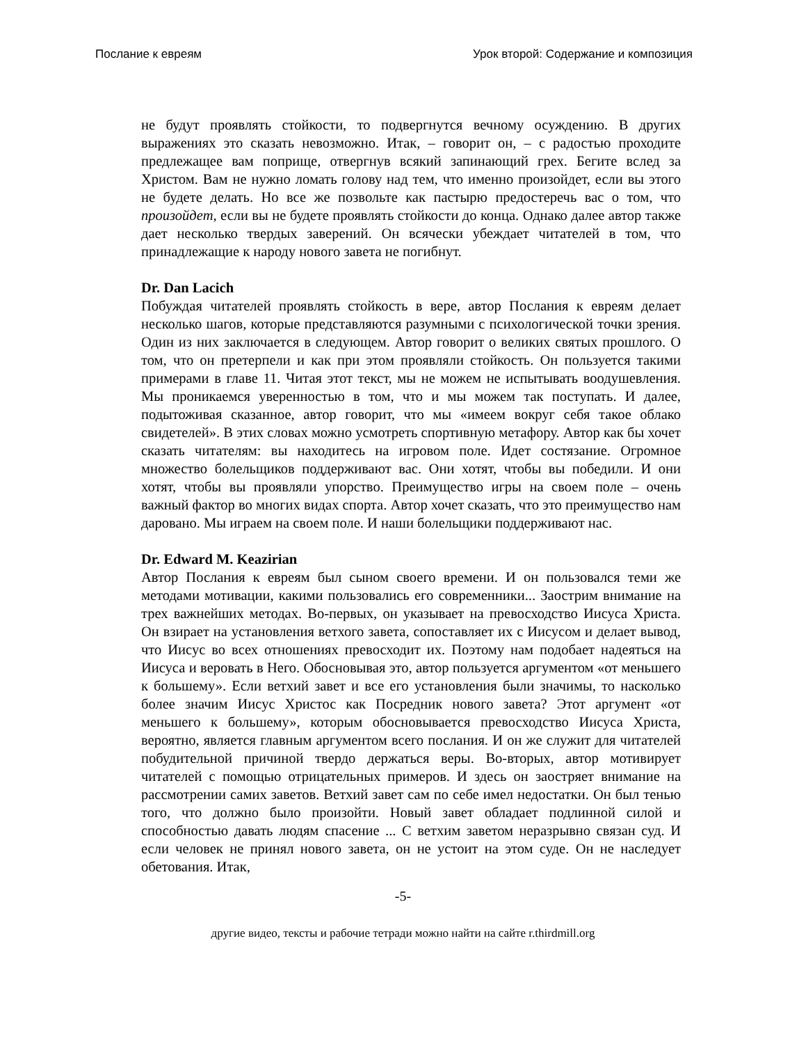Послание к евреям Урок второй: Содержание и композиция
не будут проявлять стойкости, то подвергнутся вечному осуждению. В других выражениях это сказать невозможно. Итак, – говорит он, – с радостью проходите предлежащее вам поприще, отвергнув всякий запинающий грех. Бегите вслед за Христом. Вам не нужно ломать голову над тем, что именно произойдет, если вы этого не будете делать. Но все же позвольте как пастырю предостеречь вас о том, что произойдет, если вы не будете проявлять стойкости до конца. Однако далее автор также дает несколько твердых заверений. Он всячески убеждает читателей в том, что принадлежащие к народу нового завета не погибнут.
Dr. Dan Lacich
Побуждая читателей проявлять стойкость в вере, автор Послания к евреям делает несколько шагов, которые представляются разумными с психологической точки зрения. Один из них заключается в следующем. Автор говорит о великих святых прошлого. О том, что он претерпели и как при этом проявляли стойкость. Он пользуется такими примерами в главе 11. Читая этот текст, мы не можем не испытывать воодушевления. Мы проникаемся уверенностью в том, что и мы можем так поступать. И далее, подытоживая сказанное, автор говорит, что мы «имеем вокруг себя такое облако свидетелей». В этих словах можно усмотреть спортивную метафору. Автор как бы хочет сказать читателям: вы находитесь на игровом поле. Идет состязание. Огромное множество болельщиков поддерживают вас. Они хотят, чтобы вы победили. И они хотят, чтобы вы проявляли упорство. Преимущество игры на своем поле – очень важный фактор во многих видах спорта. Автор хочет сказать, что это преимущество нам даровано. Мы играем на своем поле. И наши болельщики поддерживают нас.
Dr. Edward M. Keazirian
Автор Послания к евреям был сыном своего времени. И он пользовался теми же методами мотивации, какими пользовались его современники... Заострим внимание на трех важнейших методах. Во-первых, он указывает на превосходство Иисуса Христа. Он взирает на установления ветхого завета, сопоставляет их с Иисусом и делает вывод, что Иисус во всех отношениях превосходит их. Поэтому нам подобает надеяться на Иисуса и веровать в Него. Обосновывая это, автор пользуется аргументом «от меньшего к большему». Если ветхий завет и все его установления были значимы, то насколько более значим Иисус Христос как Посредник нового завета? Этот аргумент «от меньшего к большему», которым обосновывается превосходство Иисуса Христа, вероятно, является главным аргументом всего послания. И он же служит для читателей побудительной причиной твердо держаться веры. Во-вторых, автор мотивирует читателей с помощью отрицательных примеров. И здесь он заостряет внимание на рассмотрении самих заветов. Ветхий завет сам по себе имел недостатки. Он был тенью того, что должно было произойти. Новый завет обладает подлинной силой и способностью давать людям спасение ... С ветхим заветом неразрывно связан суд. И если человек не принял нового завета, он не устоит на этом суде. Он не наследует обетования. Итак,
-5-
другие видео, тексты и рабочие тетради можно найти на сайте r.thirdmill.org